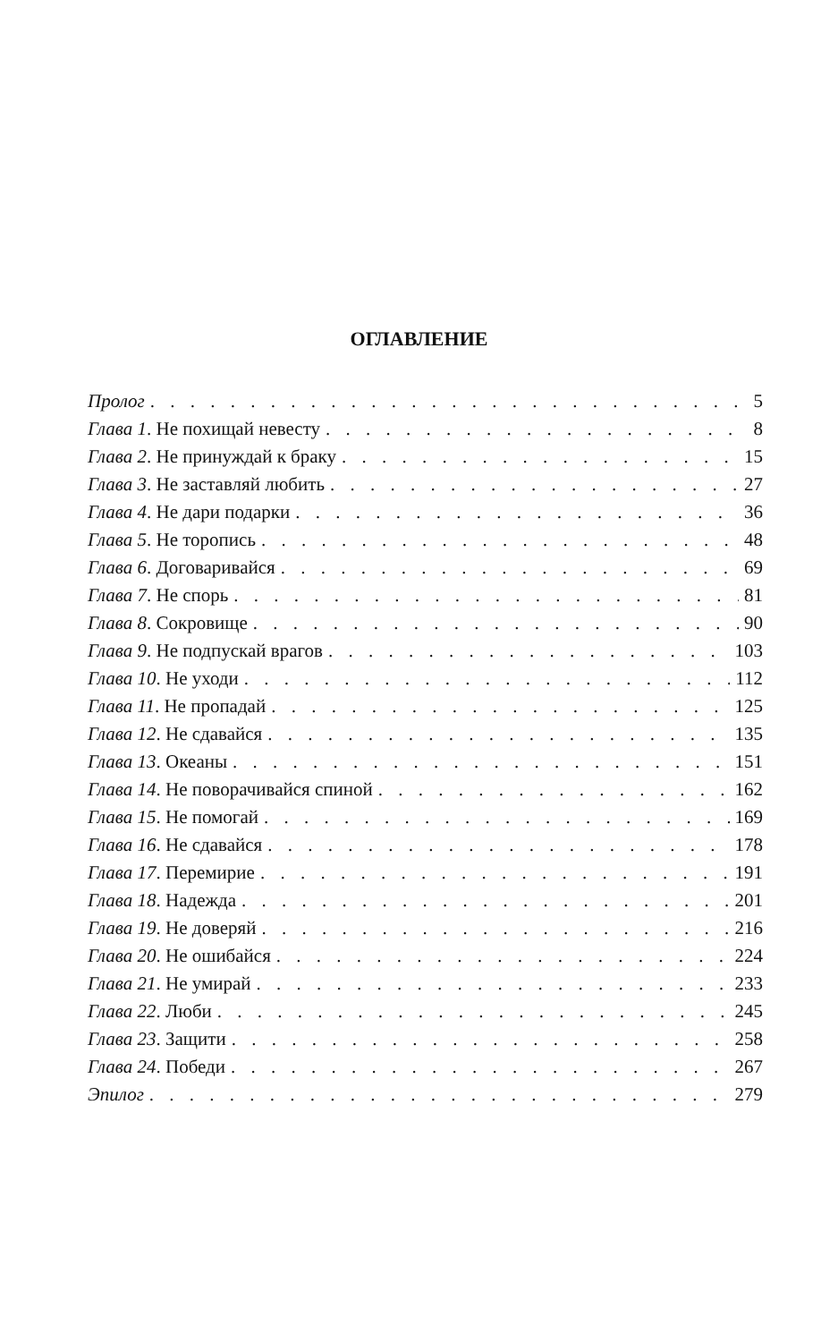ОГЛАВЛЕНИЕ
Пролог 5
Глава 1. Не похищай невесту 8
Глава 2. Не принуждай к браку 15
Глава 3. Не заставляй любить 27
Глава 4. Не дари подарки 36
Глава 5. Не торопись 48
Глава 6. Договаривайся 69
Глава 7. Не спорь 81
Глава 8. Сокровище 90
Глава 9. Не подпускай врагов 103
Глава 10. Не уходи 112
Глава 11. Не пропадай 125
Глава 12. Не сдавайся 135
Глава 13. Океаны 151
Глава 14. Не поворачивайся спиной 162
Глава 15. Не помогай 169
Глава 16. Не сдавайся 178
Глава 17. Перемирие 191
Глава 18. Надежда 201
Глава 19. Не доверяй 216
Глава 20. Не ошибайся 224
Глава 21. Не умирай 233
Глава 22. Люби 245
Глава 23. Защити 258
Глава 24. Победи 267
Эпилог 279